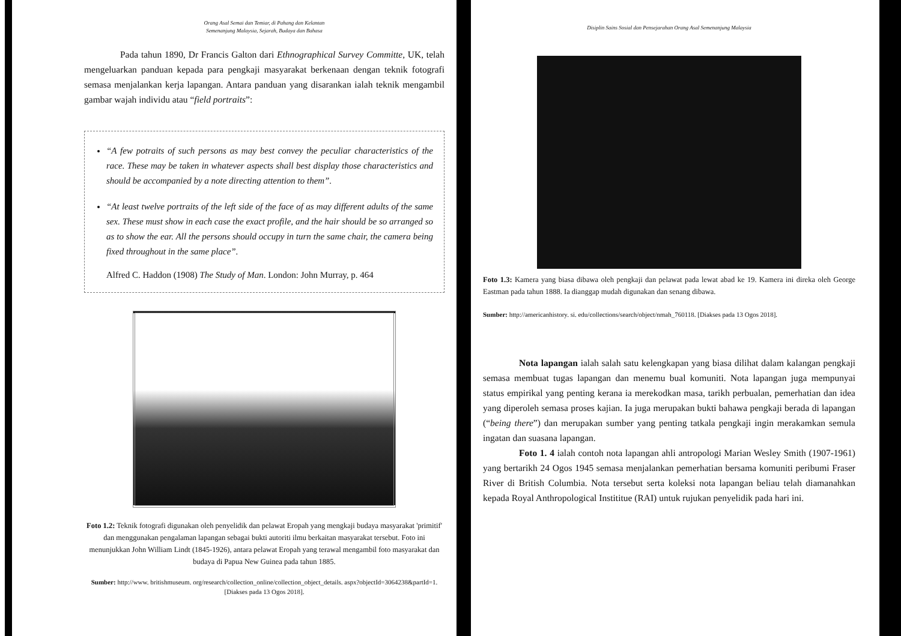Orang Asal Semai dan Temiar, di Pahang dan Kelantan
Semenanjung Malaysia, Sejarah, Budaya dan Bahasa
Pada tahun 1890, Dr Francis Galton dari Ethnographical Survey Committe, UK, telah mengeluarkan panduan kepada para pengkaji masyarakat berkenaan dengan teknik fotografi semasa menjalankan kerja lapangan. Antara panduan yang disarankan ialah teknik mengambil gambar wajah individu atau “field portraits”:
“A few potraits of such persons as may best convey the peculiar characteristics of the race. These may be taken in whatever aspects shall best display those characteristics and should be accompanied by a note directing attention to them”.
“At least twelve portraits of the left side of the face of as may different adults of the same sex. These must show in each case the exact profile, and the hair should be so arranged so as to show the ear. All the persons should occupy in turn the same chair, the camera being fixed throughout in the same place”.
Alfred C. Haddon (1908) The Study of Man. London: John Murray, p. 464
Foto 1.2: Teknik fotografi digunakan oleh penyelidik dan pelawat Eropah yang mengkaji budaya masyarakat 'primitif' dan menggunakan pengalaman lapangan sebagai bukti autoriti ilmu berkaitan masyarakat tersebut. Foto ini menunjukkan John William Lindt (1845-1926), antara pelawat Eropah yang terawal mengambil foto masyarakat dan budaya di Papua New Guinea pada tahun 1885.
Sumber: http://www. britishmuseum. org/research/collection_online/collection_object_details. aspx?objectId=3064238&partId=1. [Diakses pada 13 Ogos 2018].
Disiplin Sains Sosial dan Pensejarahan Orang Asal Semenanjung Malaysia
Foto 1.3: Kamera yang biasa dibawa oleh pengkaji dan pelawat pada lewat abad ke 19. Kamera ini direka oleh George Eastman pada tahun 1888. Ia dianggap mudah digunakan dan senang dibawa.
Sumber: http://americanhistory. si. edu/collections/search/object/nmah_760118. [Diakses pada 13 Ogos 2018].
Nota lapangan ialah salah satu kelengkapan yang biasa dilihat dalam kalangan pengkaji semasa membuat tugas lapangan dan menemu bual komuniti. Nota lapangan juga mempunyai status empirikal yang penting kerana ia merekodkan masa, tarikh perbualan, pemerhatian dan idea yang diperoleh semasa proses kajian. Ia juga merupakan bukti bahawa pengkaji berada di lapangan (“being there”) dan merupakan sumber yang penting tatkala pengkaji ingin merakamkan semula ingatan dan suasana lapangan.
Foto 1. 4 ialah contoh nota lapangan ahli antropologi Marian Wesley Smith (1907-1961) yang bertarikh 24 Ogos 1945 semasa menjalankan pemerhatian bersama komuniti peribumi Fraser River di British Columbia. Nota tersebut serta koleksi nota lapangan beliau telah diamanahkan kepada Royal Anthropological Instititue (RAI) untuk rujukan penyelidik pada hari ini.